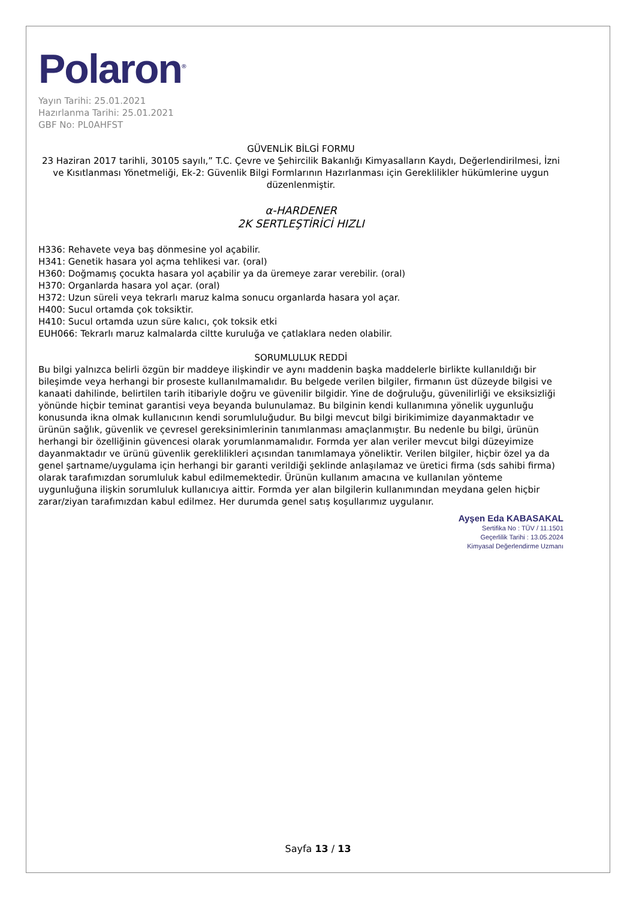Polaron<sup>®</sup>
Yayın Tarihi: 25.01.2021
Hazırlanma Tarihi: 25.01.2021
GBF No: PL0AHFST
GÜVENLİK BİLGİ FORMU
23 Haziran 2017 tarihli, 30105 sayılı,” T.C. Çevre ve Şehircilik Bakanlığı Kimyasalların Kaydı, Değerlendirilmesi, İzni ve Kısıtlanması Yönetmeliği, Ek-2: Güvenlik Bilgi Formlarının Hazırlanması için Gereklilikler hükümlerine uygun düzenlenmiştir.
α-HARDENER
2K SERTLEŞTİRİCİ HIZLI
H336: Rehavete veya baş dönmesine yol açabilir.
H341: Genetik hasara yol açma tehlikesi var. (oral)
H360: Doğmamış çocukta hasara yol açabilir ya da üremeye zarar verebilir. (oral)
H370: Organlarda hasara yol açar. (oral)
H372: Uzun süreli veya tekrarlı maruz kalma sonucu organlarda hasara yol açar.
H400: Sucul ortamda çok toksiktir.
H410: Sucul ortamda uzun süre kalıcı, çok toksik etki
EUH066: Tekrarlı maruz kalmalarda ciltte kuruluğa ve çatlaklara neden olabilir.
SORUMLULUK REDDİ
Bu bilgi yalnızca belirli özgün bir maddeye ilişkindir ve aynı maddenin başka maddelerle birlikte kullanıldığı bir bileşimde veya herhangi bir proseste kullanılmamalıdır. Bu belgede verilen bilgiler, firmanın üst düzeyde bilgisi ve kanaati dahilinde, belirtilen tarih itibariyle doğru ve güvenilir bilgidir. Yine de doğruluğu, güvenilirliği ve eksiksizliği yönünde hiçbir teminat garantisi veya beyanda bulunulamaz. Bu bilginin kendi kullanımına yönelik uygunluğu konusunda ikna olmak kullanıcının kendi sorumluluğudur. Bu bilgi mevcut bilgi birikimimize dayanmaktadır ve ürünün sağlık, güvenlik ve çevresel gereksinimlerinin tanımlanması amaçlanmıştır. Bu nedenle bu bilgi, ürünün herhangi bir özelliğinin güvencesi olarak yorumlanmamalıdır. Formda yer alan veriler mevcut bilgi düzeyimize dayanmaktadır ve ürünü güvenlik gereklilikleri açısından tanımlamaya yöneliktir. Verilen bilgiler, hiçbir özel ya da genel şartname/uygulama için herhangi bir garanti verildiği şeklinde anlaşılamaz ve üretici firma (sds sahibi firma) olarak tarafımızdan sorumluluk kabul edilmemektedir. Ürünün kullanım amacına ve kullanılan yönteme uygunluğuna ilişkin sorumluluk kullanıcıya aittir. Formda yer alan bilgilerin kullanımından meydana gelen hiçbir zarar/ziyan tarafımızdan kabul edilmez. Her durumda genel satış koşullarımız uygulanır.
Ayşen Eda KABASAKAL
Sertifika No : TÜV / 11.1501
Geçerlilik Tarihi : 13.05.2024
Kimyasal Değerlendirme Uzmanı
Sayfa 13 / 13